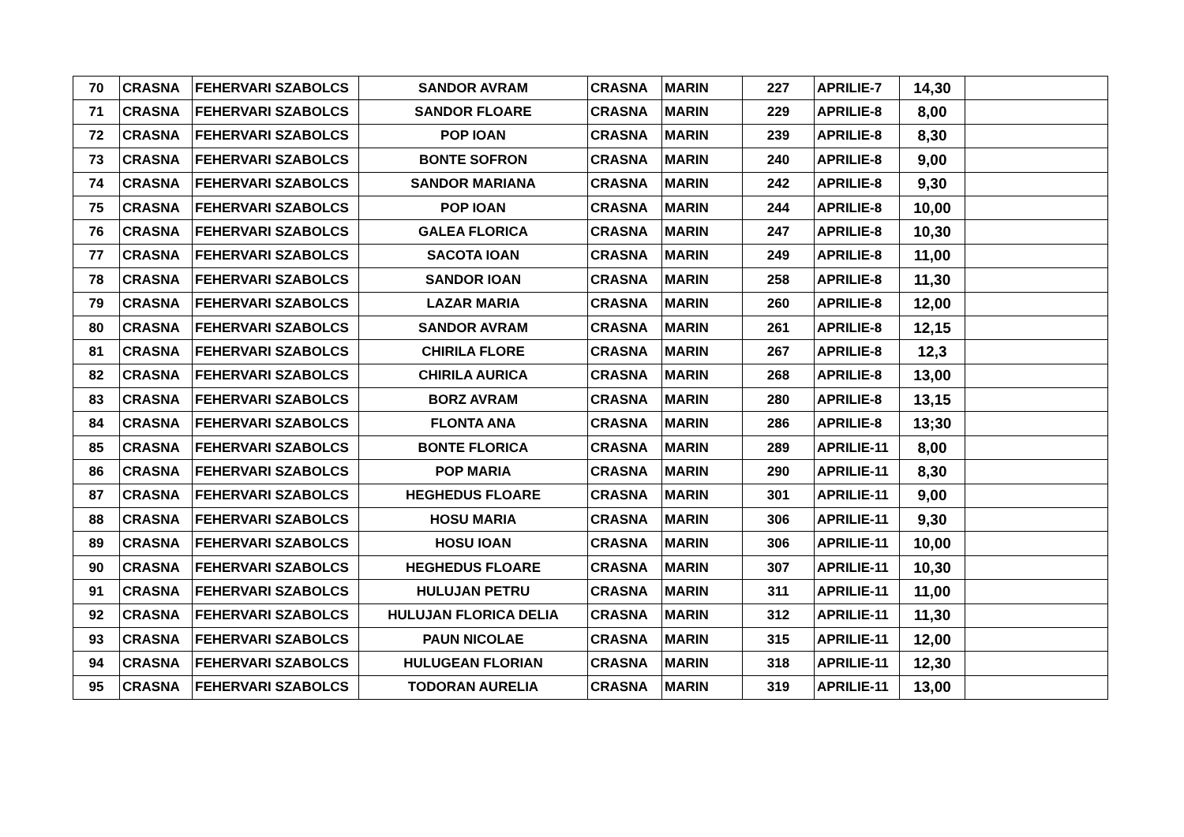| 70 | CRASNA | FEHERVARI SZABOLCS | SANDOR AVRAM | CRASNA | MARIN | 227 | APRILIE-7 | 14,30 | |
| 71 | CRASNA | FEHERVARI SZABOLCS | SANDOR FLOARE | CRASNA | MARIN | 229 | APRILIE-8 | 8,00 | |
| 72 | CRASNA | FEHERVARI SZABOLCS | POP IOAN | CRASNA | MARIN | 239 | APRILIE-8 | 8,30 | |
| 73 | CRASNA | FEHERVARI SZABOLCS | BONTE SOFRON | CRASNA | MARIN | 240 | APRILIE-8 | 9,00 | |
| 74 | CRASNA | FEHERVARI SZABOLCS | SANDOR MARIANA | CRASNA | MARIN | 242 | APRILIE-8 | 9,30 | |
| 75 | CRASNA | FEHERVARI SZABOLCS | POP IOAN | CRASNA | MARIN | 244 | APRILIE-8 | 10,00 | |
| 76 | CRASNA | FEHERVARI SZABOLCS | GALEA FLORICA | CRASNA | MARIN | 247 | APRILIE-8 | 10,30 | |
| 77 | CRASNA | FEHERVARI SZABOLCS | SACOTA IOAN | CRASNA | MARIN | 249 | APRILIE-8 | 11,00 | |
| 78 | CRASNA | FEHERVARI SZABOLCS | SANDOR IOAN | CRASNA | MARIN | 258 | APRILIE-8 | 11,30 | |
| 79 | CRASNA | FEHERVARI SZABOLCS | LAZAR MARIA | CRASNA | MARIN | 260 | APRILIE-8 | 12,00 | |
| 80 | CRASNA | FEHERVARI SZABOLCS | SANDOR AVRAM | CRASNA | MARIN | 261 | APRILIE-8 | 12,15 | |
| 81 | CRASNA | FEHERVARI SZABOLCS | CHIRILA FLORE | CRASNA | MARIN | 267 | APRILIE-8 | 12,3 | |
| 82 | CRASNA | FEHERVARI SZABOLCS | CHIRILA AURICA | CRASNA | MARIN | 268 | APRILIE-8 | 13,00 | |
| 83 | CRASNA | FEHERVARI SZABOLCS | BORZ AVRAM | CRASNA | MARIN | 280 | APRILIE-8 | 13,15 | |
| 84 | CRASNA | FEHERVARI SZABOLCS | FLONTA ANA | CRASNA | MARIN | 286 | APRILIE-8 | 13;30 | |
| 85 | CRASNA | FEHERVARI SZABOLCS | BONTE FLORICA | CRASNA | MARIN | 289 | APRILIE-11 | 8,00 | |
| 86 | CRASNA | FEHERVARI SZABOLCS | POP MARIA | CRASNA | MARIN | 290 | APRILIE-11 | 8,30 | |
| 87 | CRASNA | FEHERVARI SZABOLCS | HEGHEDUS FLOARE | CRASNA | MARIN | 301 | APRILIE-11 | 9,00 | |
| 88 | CRASNA | FEHERVARI SZABOLCS | HOSU MARIA | CRASNA | MARIN | 306 | APRILIE-11 | 9,30 | |
| 89 | CRASNA | FEHERVARI SZABOLCS | HOSU IOAN | CRASNA | MARIN | 306 | APRILIE-11 | 10,00 | |
| 90 | CRASNA | FEHERVARI SZABOLCS | HEGHEDUS FLOARE | CRASNA | MARIN | 307 | APRILIE-11 | 10,30 | |
| 91 | CRASNA | FEHERVARI SZABOLCS | HULUJAN PETRU | CRASNA | MARIN | 311 | APRILIE-11 | 11,00 | |
| 92 | CRASNA | FEHERVARI SZABOLCS | HULUJAN FLORICA DELIA | CRASNA | MARIN | 312 | APRILIE-11 | 11,30 | |
| 93 | CRASNA | FEHERVARI SZABOLCS | PAUN NICOLAE | CRASNA | MARIN | 315 | APRILIE-11 | 12,00 | |
| 94 | CRASNA | FEHERVARI SZABOLCS | HULUGEAN FLORIAN | CRASNA | MARIN | 318 | APRILIE-11 | 12,30 | |
| 95 | CRASNA | FEHERVARI SZABOLCS | TODORAN AURELIA | CRASNA | MARIN | 319 | APRILIE-11 | 13,00 | |